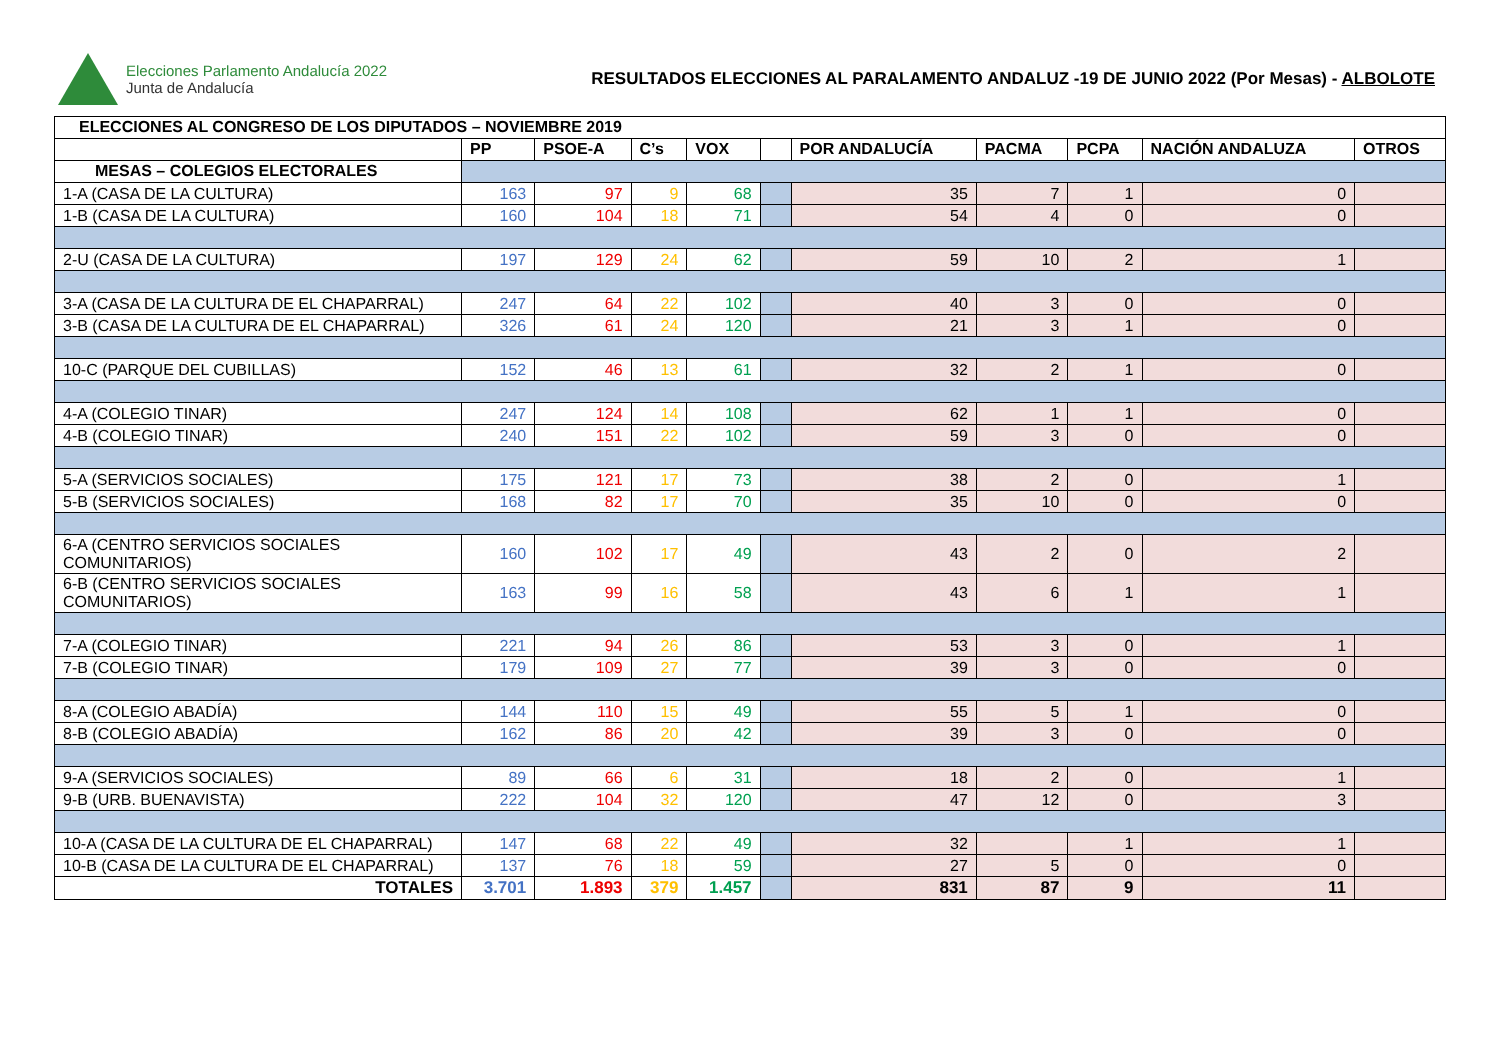Elecciones Parlamento Andalucía 2022
Junta de Andalucía
RESULTADOS ELECCIONES AL PARALAMENTO ANDALUZ -19 DE JUNIO 2022 (Por Mesas) - ALBOLOTE
| ELECCIONES AL CONGRESO DE LOS DIPUTADOS – NOVIEMBRE 2019 | | | | | | | | | | |
| --- | --- | --- | --- | --- | --- | --- | --- | --- | --- | --- |
| | PP | PSOE-A | C’s | VOX | | POR ANDALUCÍA | PACMA | PCPA | NACIÓN ANDALUZA | OTROS |
| MESAS – COLEGIOS ELECTORALES | | | | | | | | | | |
| 1-A (CASA DE LA CULTURA) | 163 | 97 | 9 | 68 | | 35 | 7 | 1 | 0 | |
| 1-B (CASA DE LA CULTURA) | 160 | 104 | 18 | 71 | | 54 | 4 | 0 | 0 | |
| 2-U (CASA DE LA CULTURA) | 197 | 129 | 24 | 62 | | 59 | 10 | 2 | 1 | |
| 3-A (CASA DE LA CULTURA DE EL CHAPARRAL) | 247 | 64 | 22 | 102 | | 40 | 3 | 0 | 0 | |
| 3-B (CASA DE LA CULTURA DE EL CHAPARRAL) | 326 | 61 | 24 | 120 | | 21 | 3 | 1 | 0 | |
| 10-C (PARQUE DEL CUBILLAS) | 152 | 46 | 13 | 61 | | 32 | 2 | 1 | 0 | |
| 4-A (COLEGIO TINAR) | 247 | 124 | 14 | 108 | | 62 | 1 | 1 | 0 | |
| 4-B (COLEGIO TINAR) | 240 | 151 | 22 | 102 | | 59 | 3 | 0 | 0 | |
| 5-A (SERVICIOS SOCIALES) | 175 | 121 | 17 | 73 | | 38 | 2 | 0 | 1 | |
| 5-B (SERVICIOS SOCIALES) | 168 | 82 | 17 | 70 | | 35 | 10 | 0 | 0 | |
| 6-A (CENTRO SERVICIOS SOCIALES COMUNITARIOS) | 160 | 102 | 17 | 49 | | 43 | 2 | 0 | 2 | |
| 6-B (CENTRO SERVICIOS SOCIALES COMUNITARIOS) | 163 | 99 | 16 | 58 | | 43 | 6 | 1 | 1 | |
| 7-A (COLEGIO TINAR) | 221 | 94 | 26 | 86 | | 53 | 3 | 0 | 1 | |
| 7-B (COLEGIO TINAR) | 179 | 109 | 27 | 77 | | 39 | 3 | 0 | 0 | |
| 8-A (COLEGIO ABADÍA) | 144 | 110 | 15 | 49 | | 55 | 5 | 1 | 0 | |
| 8-B (COLEGIO ABADÍA) | 162 | 86 | 20 | 42 | | 39 | 3 | 0 | 0 | |
| 9-A (SERVICIOS SOCIALES) | 89 | 66 | 6 | 31 | | 18 | 2 | 0 | 1 | |
| 9-B (URB. BUENAVISTA) | 222 | 104 | 32 | 120 | | 47 | 12 | 0 | 3 | |
| 10-A (CASA DE LA CULTURA DE EL CHAPARRAL) | 147 | 68 | 22 | 49 | | 32 | | 1 | 1 | |
| 10-B (CASA DE LA CULTURA DE EL CHAPARRAL) | 137 | 76 | 18 | 59 | | 27 | 5 | 0 | 0 | |
| TOTALES | 3.701 | 1.893 | 379 | 1.457 | | 831 | 87 | 9 | 11 | |